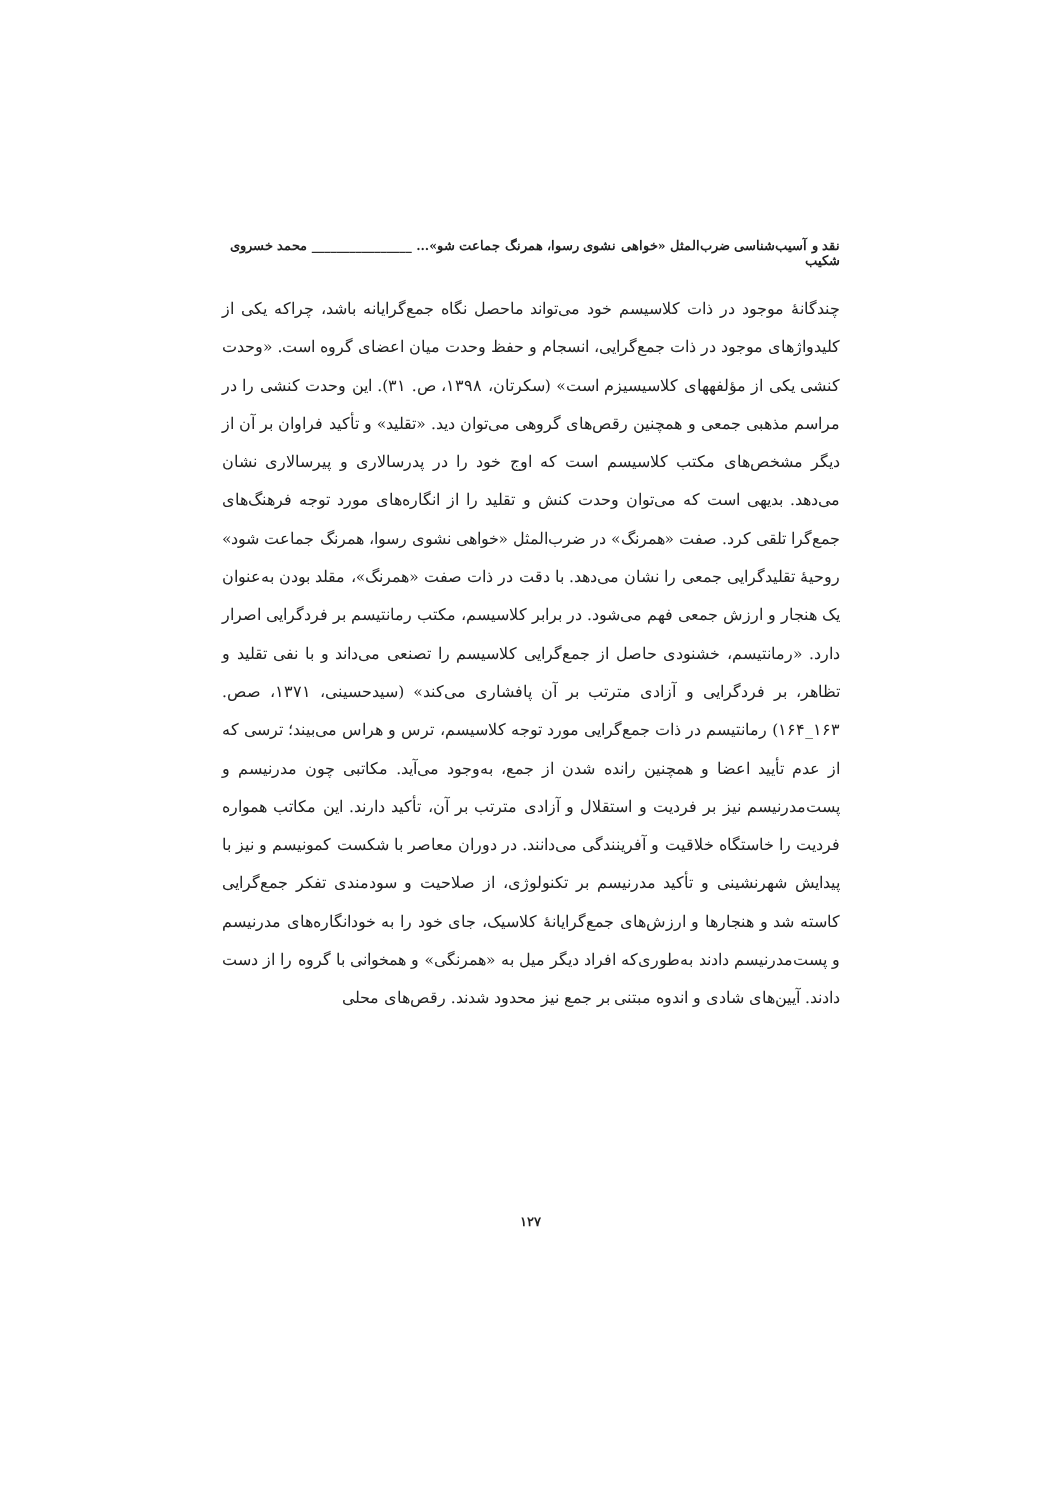نقد و آسیب‌شناسی ضرب‌المثل «خواهی نشوی رسوا، همرنگ جماعت شو»... ________________ محمد خسروی شکیب
چندگانهٔ موجود در ذات کلاسیسم خود می‌تواند ماحصل نگاه جمع‌گرایانه باشد، چراکه یکی از کلیدواژهای موجود در ذات جمع‌گرایی، انسجام و حفظ وحدت میان اعضای گروه است. «وحدت کنشی یکی از مؤلفههای کلاسیسیزم است» (سکرتان، ۱۳۹۸، ص. ۳۱). این وحدت کنشی را در مراسم مذهبی جمعی و همچنین رقص‌های گروهی می‌توان دید. «تقلید» و تأکید فراوان بر آن از دیگر مشخص‌های مکتب کلاسیسم است که اوج خود را در پدرسالاری و پیرسالاری نشان می‌دهد. بدیهی است که می‌توان وحدت کنش و تقلید را از انگاره‌های مورد توجه فرهنگ‌های جمع‌گرا تلقی کرد. صفت «همرنگ» در ضرب‌المثل «خواهی نشوی رسوا، همرنگ جماعت شود» روحیهٔ تقلیدگرایی جمعی را نشان می‌دهد. با دقت در ذات صفت «همرنگ»، مقلد بودن به‌عنوان یک هنجار و ارزش جمعی فهم می‌شود. در برابر کلاسیسم، مکتب رمانتیسم بر فردگرایی اصرار دارد. «رمانتیسم، خشنودی حاصل از جمع‌گرایی کلاسیسم را تصنعی می‌داند و با نفی تقلید و تظاهر، بر فردگرایی و آزادی مترتب بر آن پافشاری می‌کند» (سیدحسینی، ۱۳۷۱، صص. ۱۶۳_۱۶۴) رمانتیسم در ذات جمع‌گرایی مورد توجه کلاسیسم، ترس و هراس می‌بیند؛ ترسی که از عدم تأیید اعضا و همچنین رانده شدن از جمع، به‌وجود می‌آید. مکاتبی چون مدرنیسم و پست‌مدرنیسم نیز بر فردیت و استقلال و آزادی مترتب بر آن، تأکید دارند. این مکاتب همواره فردیت را خاستگاه خلاقیت و آفرینندگی می‌دانند. در دوران معاصر با شکست کمونیسم و نیز با پیدایش شهرنشینی و تأکید مدرنیسم بر تکنولوژی، از صلاحیت و سودمندی تفکر جمع‌گرایی کاسته شد و هنجارها و ارزش‌های جمع‌گرایانهٔ کلاسیک، جای خود را به خودانگاره‌های مدرنیسم و پست‌مدرنیسم دادند به‌طوری‌که افراد دیگر میل به «همرنگی» و همخوانی با گروه را از دست دادند. آیین‌های شادی و اندوه مبتنی بر جمع نیز محدود شدند. رقص‌های محلی
۱۲۷